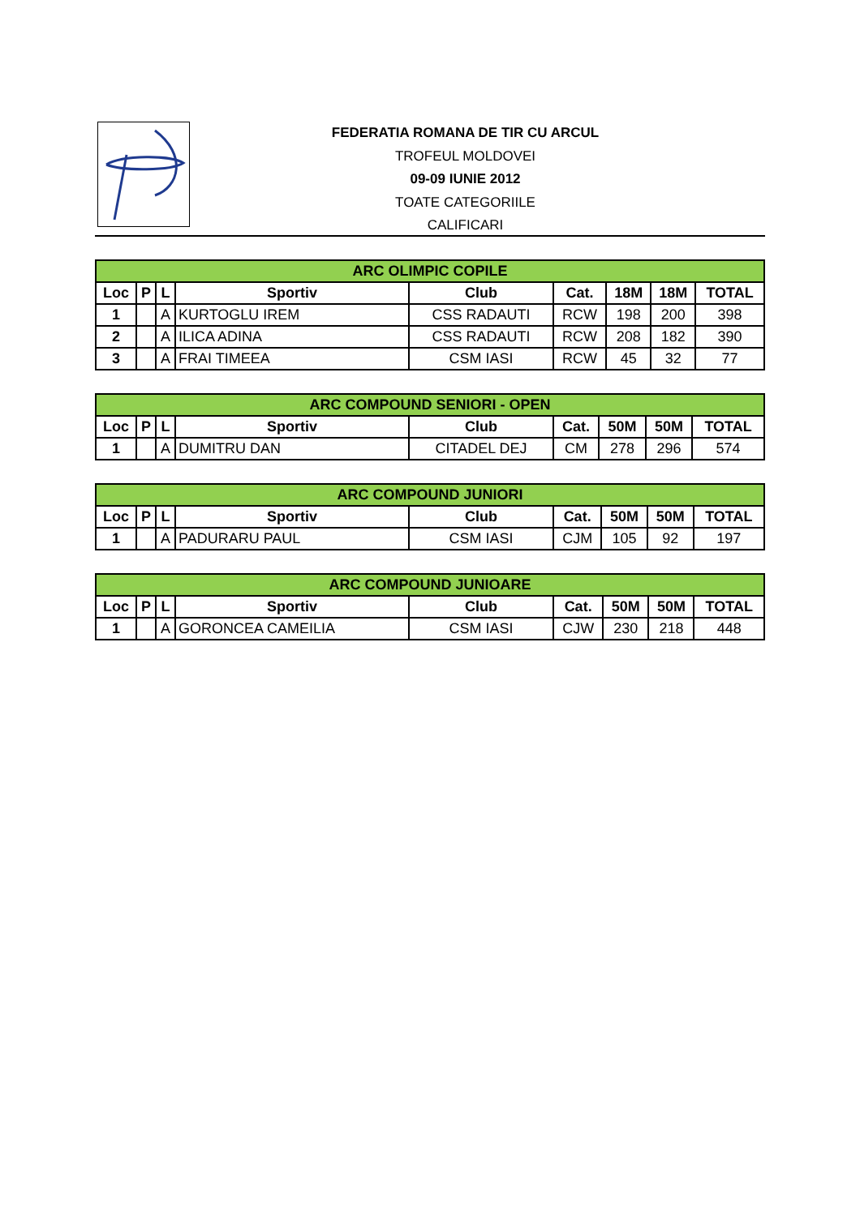FEDERATIA ROMANA DE TIR CU ARCUL
TROFEUL MOLDOVEI
09-09 IUNIE 2012
TOATE CATEGORIILE
CALIFICARI
| ARC OLIMPIC COPILE | | | | | | | | |
| --- | --- | --- | --- | --- | --- | --- | --- | --- |
| Loc | P | L | Sportiv | Club | Cat. | 18M | 18M | TOTAL |
| 1 | | A | KURTOGLU IREM | CSS RADAUTI | RCW | 198 | 200 | 398 |
| 2 | | A | ILICA ADINA | CSS RADAUTI | RCW | 208 | 182 | 390 |
| 3 | | A | FRAI TIMEEA | CSM IASI | RCW | 45 | 32 | 77 |
| ARC COMPOUND SENIORI - OPEN | | | | | | | | |
| --- | --- | --- | --- | --- | --- | --- | --- | --- |
| Loc | P | L | Sportiv | Club | Cat. | 50M | 50M | TOTAL |
| 1 | | A | DUMITRU DAN | CITADEL DEJ | CM | 278 | 296 | 574 |
| ARC COMPOUND JUNIORI | | | | | | | | |
| --- | --- | --- | --- | --- | --- | --- | --- | --- |
| Loc | P | L | Sportiv | Club | Cat. | 50M | 50M | TOTAL |
| 1 | | A | PADURARU PAUL | CSM IASI | CJM | 105 | 92 | 197 |
| ARC COMPOUND JUNIOARE | | | | | | | | |
| --- | --- | --- | --- | --- | --- | --- | --- | --- |
| Loc | P | L | Sportiv | Club | Cat. | 50M | 50M | TOTAL |
| 1 | | A | GORONCEA CAMEILIA | CSM IASI | CJW | 230 | 218 | 448 |